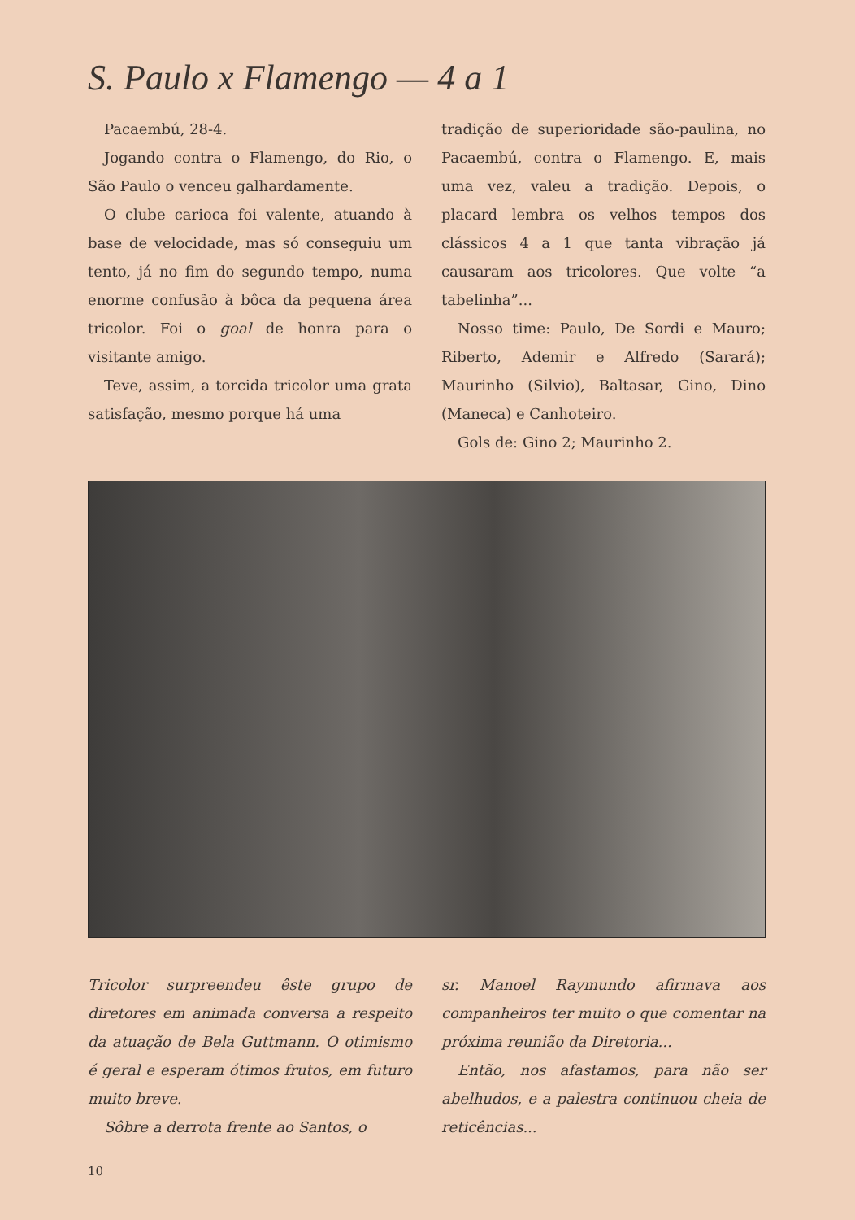S. Paulo x Flamengo — 4 a 1
Pacaembú, 28-4.
Jogando contra o Flamengo, do Rio, o São Paulo o venceu galhardamente.
O clube carioca foi valente, atuando à base de velocidade, mas só conseguiu um tento, já no fim do segundo tempo, numa enorme confusão à bôca da pequena área tricolor. Foi o goal de honra para o visitante amigo.
Teve, assim, a torcida tricolor uma grata satisfação, mesmo porque há uma
tradição de superioridade são-paulina, no Pacaembú, contra o Flamengo. E, mais uma vez, valeu a tradição. Depois, o placard lembra os velhos tempos dos clássicos 4 a 1 que tanta vibração já causaram aos tricolores. Que volte “a tabelinha”...
Nosso time: Paulo, De Sordi e Mauro; Riberto, Ademir e Alfredo (Sarará); Maurinho (Silvio), Baltasar, Gino, Dino (Maneca) e Canhoteiro.
Gols de: Gino 2; Maurinho 2.
Tricolor surpreendeu êste grupo de diretores em animada conversa a respeito da atuação de Bela Guttmann. O otimismo é geral e esperam ótimos frutos, em futuro muito breve.
Sôbre a derrota frente ao Santos, o
sr. Manoel Raymundo afirmava aos companheiros ter muito o que comentar na próxima reunião da Diretoria...
Então, nos afastamos, para não ser abelhudos, e a palestra continuou cheia de reticências...
10